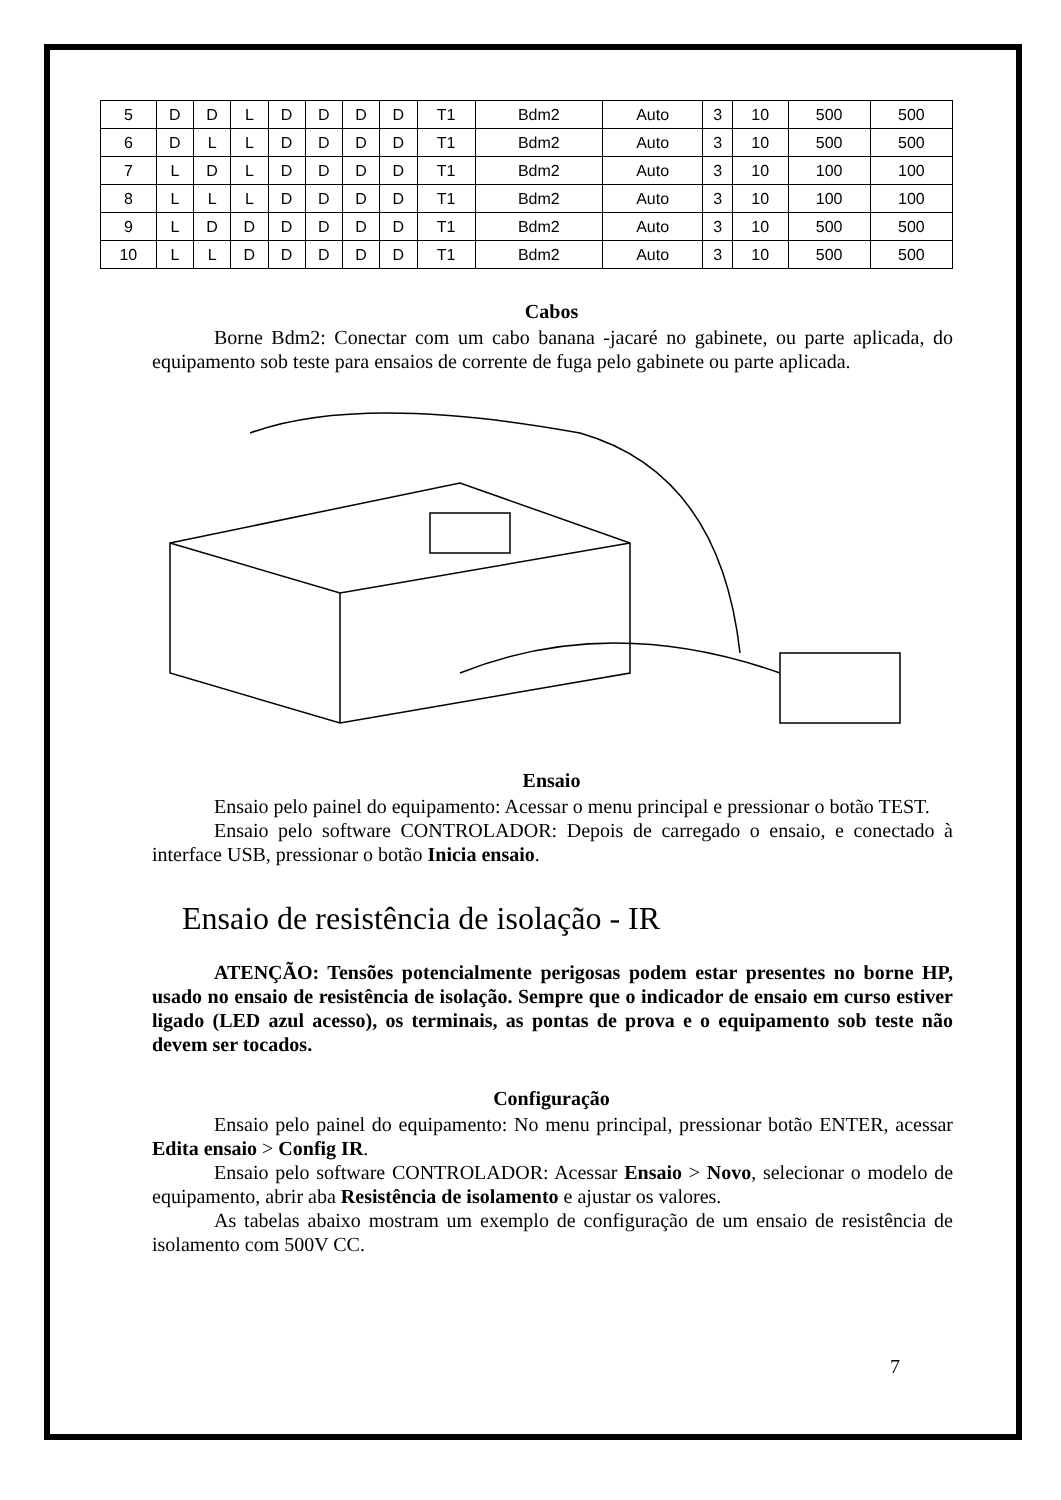| 5 | D | D | L | D | D | D | D | T1 | Bdm2 | Auto | 3 | 10 | 500 | 500 |
| 6 | D | L | L | D | D | D | D | T1 | Bdm2 | Auto | 3 | 10 | 500 | 500 |
| 7 | L | D | L | D | D | D | D | T1 | Bdm2 | Auto | 3 | 10 | 100 | 100 |
| 8 | L | L | L | D | D | D | D | T1 | Bdm2 | Auto | 3 | 10 | 100 | 100 |
| 9 | L | D | D | D | D | D | D | T1 | Bdm2 | Auto | 3 | 10 | 500 | 500 |
| 10 | L | L | D | D | D | D | D | T1 | Bdm2 | Auto | 3 | 10 | 500 | 500 |
Cabos
Borne Bdm2: Conectar com um cabo banana -jacaré no gabinete, ou parte aplicada, do equipamento sob teste para ensaios de corrente de fuga pelo gabinete ou parte aplicada.
Ensaio
Ensaio pelo painel do equipamento: Acessar o menu principal e pressionar o botão TEST.
Ensaio pelo software CONTROLADOR: Depois de carregado o ensaio, e conectado à interface USB, pressionar o botão Inicia ensaio.
Ensaio de resistência de isolação - IR
ATENÇÃO: Tensões potencialmente perigosas podem estar presentes no borne HP, usado no ensaio de resistência de isolação. Sempre que o indicador de ensaio em curso estiver ligado (LED azul acesso), os terminais, as pontas de prova e o equipamento sob teste não devem ser tocados.
Configuração
Ensaio pelo painel do equipamento: No menu principal, pressionar botão ENTER, acessar Edita ensaio > Config IR.
Ensaio pelo software CONTROLADOR: Acessar Ensaio > Novo, selecionar o modelo de equipamento, abrir aba Resistência de isolamento e ajustar os valores.
As tabelas abaixo mostram um exemplo de configuração de um ensaio de resistência de isolamento com 500V CC.
7